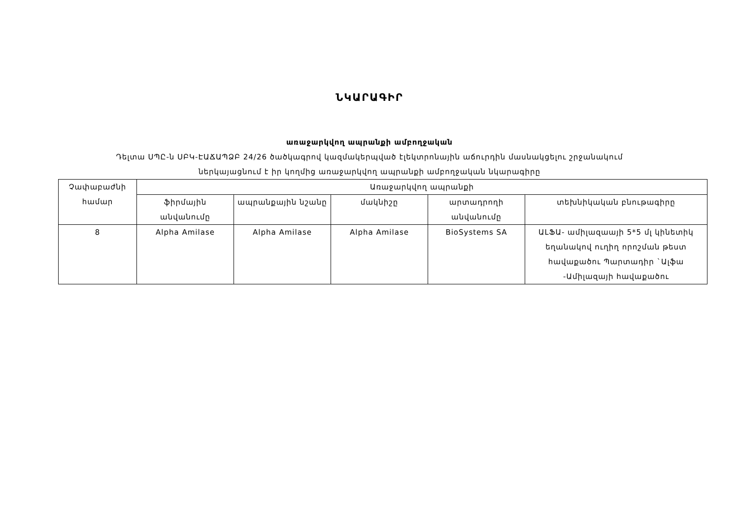ՆԿԱՐԱԳԻՐ
առաջարկվող ապրանքի ամբողջական
Դելտա ՍՊԸ-ն ՍԲԿ-ԷԱՃԱՊՁԲ 24/26 ծածկագրով կազմակերպված էլեկտրոնային աճուրդին մասնակցելու շրջանակում
ներկայացնում է իր կողմից առաջարկվող ապրանքի ամբողջական նկարագիրը
| Չափաբաժնի համար | Առաջարկվող ապրանքի | | | | |
| --- | --- | --- | --- | --- | --- |
| | ֆիրմային անվանումը | ապրանքային նշանը | մակնիշը | արտադրողի անվանումը | տեխնիկական բնութագիրը |
| 8 | Alpha Amilase | Alpha Amilase | Alpha Amilase | BioSystems SA | ԱԼՖԱ- ամիլազաայի 5*5 մլ կինետիկ եղանակով ուղիղ որոշման թեստ հավաքածու Պարտադիր `Ալֆա -Ամիլազայի հավաքածու |